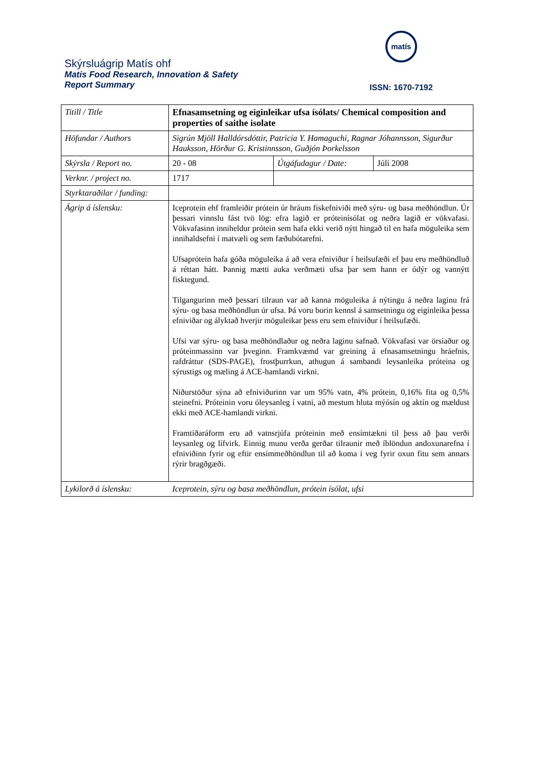Skýrsluágrip Matís ohf
Matis Food Research, Innovation & Safety
Report Summary
matís
ISSN: 1670-7192
| Titill / Title | Efnasamsetning og eiginleikar ufsa ísólats/ Chemical composition and properties of saithe isolate | | |
| Höfundar / Authors | Sigrún Mjöll Halldórsdóttir, Patricia Y. Hamaguchi, Ragnar Jóhannsson, Sigurður Hauksson, Hörður G. Kristinnsson, Guðjón Þorkelsson | | |
| Skýrsla / Report no. | 20 - 08 | Útgáfudagur / Date: | Júlí 2008 |
| Verknr. / project no. | 1717 | | |
| Styrktaraðilar / funding: | | | |
| Ágrip á íslensku: | Iceprotein ehf framleiðir prótein úr hráum fiskefniviði með sýru- og basa meðhöndlun. Úr þessari vinnslu fást tvö lög: efra lagið er próteinísólat og neðra lagið er vökvafasi. Vökvafasinn inniheldur prótein sem hafa ekki verið nýtt hingað til en hafa möguleika sem innihaldsefni í matvæli og sem fæðubótarefni. Ufsaprótein hafa góða möguleika á að vera efniviður í heilsufæði ef þau eru meðhöndluð á réttan hátt. Þannig mætti auka verðmæti ufsa þar sem hann er ódýr og vannýtt fisktegund. Tilgangurinn með þessari tilraun var að kanna möguleika á nýtingu á neðra laginu frá sýru- og basa meðhöndlun úr ufsa. Þá voru borin kennsl á samsetningu og eiginleika þessa efniviðar og ályktað hverjir möguleikar þess eru sem efniviður í heilsufæði. Ufsi var sýru- og basa meðhöndlaður og neðra laginu safnað. Vökvafasi var örsíaður og próteinmassinn var þveginn. Framkvæmd var greining á efnasamsetningu hráefnis, rafdráttur (SDS-PAGE), frostþurrkun, athugun á sambandi leysanleika próteina og sýrustigs og mæling á ACE-hamlandi virkni. Niðurstöður sýna að efniviðurinn var um 95% vatn, 4% prótein, 0,16% fita og 0,5% steinefni. Próteinin voru óleysanleg í vatni, að mestum hluta mýósín og aktín og mældust ekki með ACE-hamlandi virkni. Framtíðaráform eru að vatnsrjúfa próteinin með ensímtækni til þess að þau verði leysanleg og lífvirk. Einnig munu verða gerðar tilraunir með íblöndun andoxunarefna í efniviðinn fyrir og eftir ensímmeðhöndlun til að koma í veg fyrir oxun fitu sem annars rýrir bragðgæði. | | |
| Lykilorð á íslensku: | Iceprotein, sýru og basa meðhöndlun, prótein ísólat, ufsi | | |